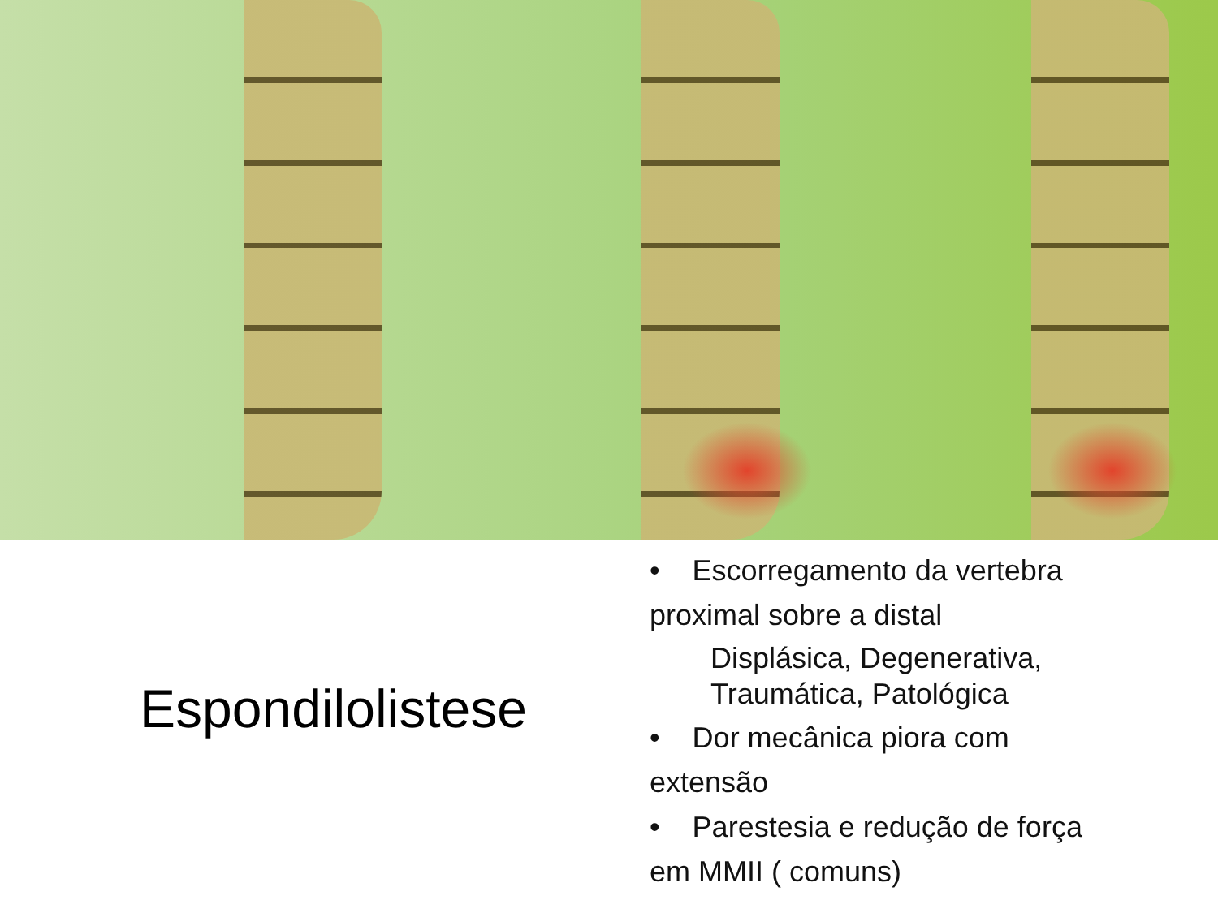Espondilolistese
• Escorregamento da vertebra proximal sobre a distal
Displásica, Degenerativa, Traumática, Patológica
• Dor mecânica piora com extensão
• Parestesia e redução de força em MMII ( comuns)